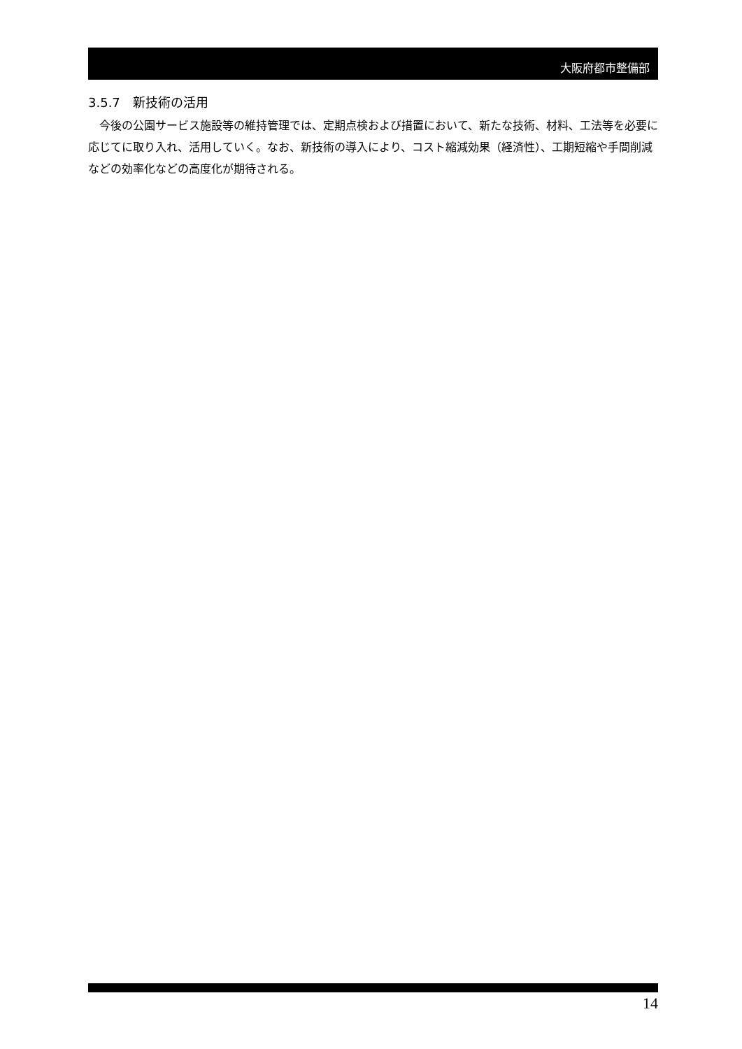大阪府都市整備部
3.5.7　新技術の活用
今後の公園サービス施設等の維持管理では、定期点検および措置において、新たな技術、材料、工法等を必要に応じてに取り入れ、活用していく。なお、新技術の導入により、コスト縮減効果（経済性）、工期短縮や手間削減などの効率化などの高度化が期待される。
14